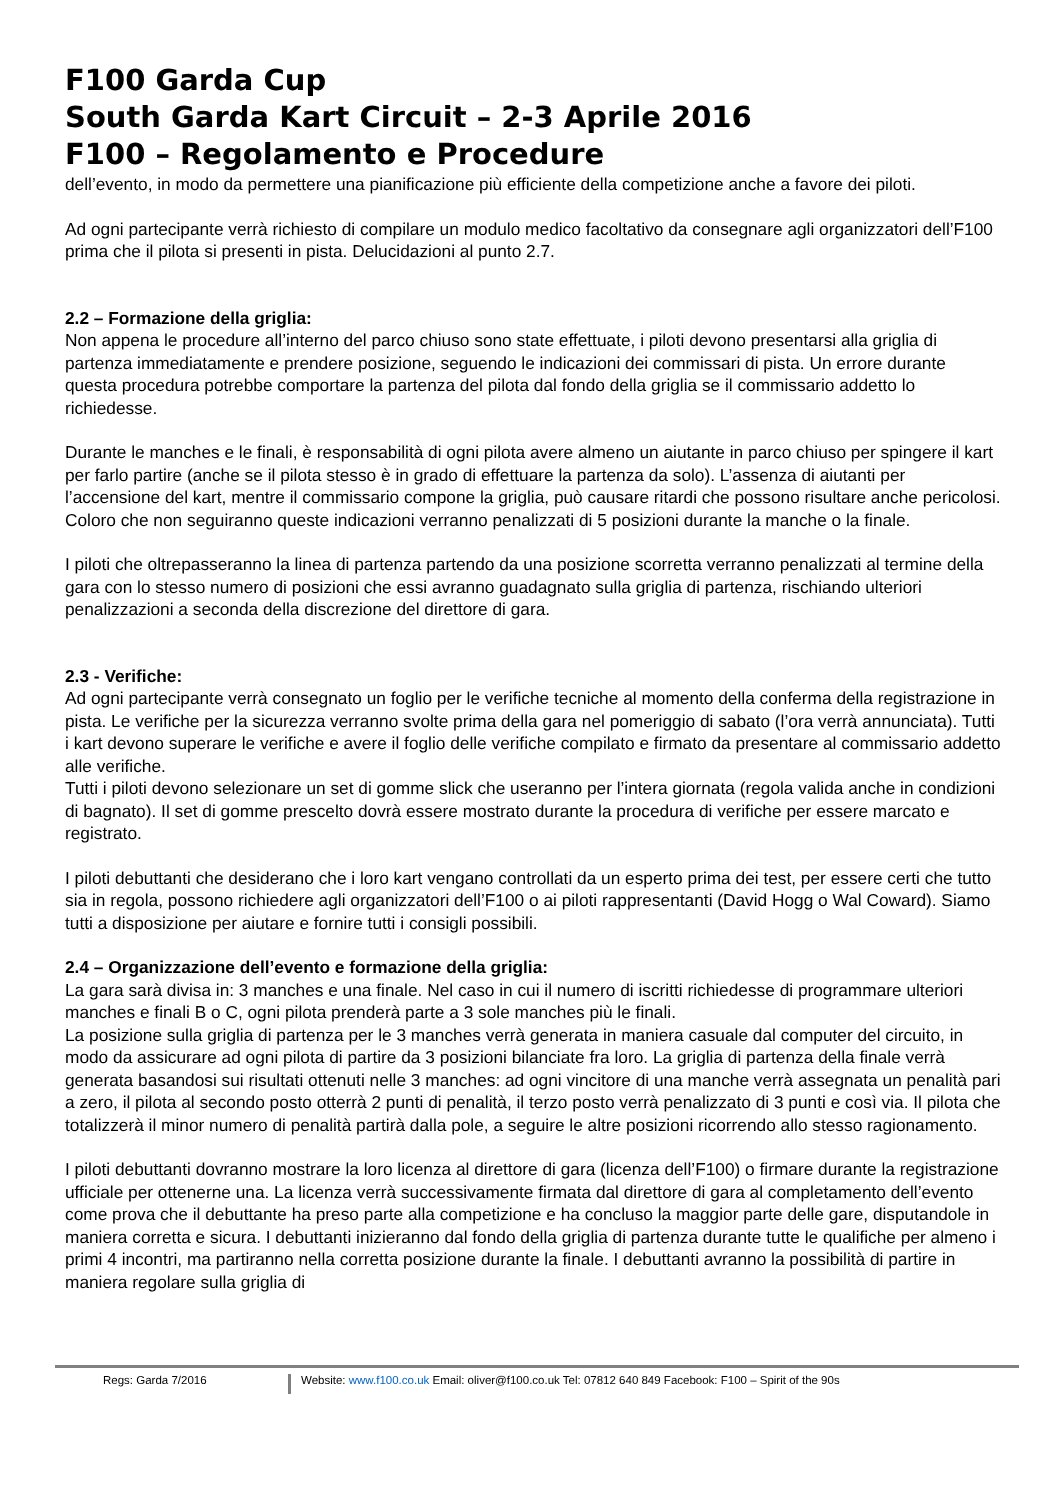F100 Garda Cup
South Garda Kart Circuit – 2-3 Aprile 2016
F100 – Regolamento e Procedure
dell’evento, in modo da permettere una pianificazione più efficiente della competizione anche a favore dei piloti.
Ad ogni partecipante verrà richiesto di compilare un modulo medico facoltativo da consegnare agli organizzatori dell’F100 prima che il pilota si presenti in pista. Delucidazioni al punto 2.7.
2.2 – Formazione della griglia:
Non appena le procedure all’interno del parco chiuso sono state effettuate, i piloti devono presentarsi alla griglia di partenza immediatamente e prendere posizione, seguendo le indicazioni dei commissari di pista. Un errore durante questa procedura potrebbe comportare la partenza del pilota dal fondo della griglia se il commissario addetto lo richiedesse.
Durante le manches e le finali, è responsabilità di ogni pilota avere almeno un aiutante in parco chiuso per spingere il kart per farlo partire (anche se il pilota stesso è in grado di effettuare la partenza da solo). L’assenza di aiutanti per l’accensione del kart, mentre il commissario compone la griglia, può causare ritardi che possono risultare anche pericolosi. Coloro che non seguiranno queste indicazioni verranno penalizzati di 5 posizioni durante la manche o la finale.
I piloti che oltrepasseranno la linea di partenza partendo da una posizione scorretta verranno penalizzati al termine della gara con lo stesso numero di posizioni che essi avranno guadagnato sulla griglia di partenza, rischiando ulteriori penalizzazioni a seconda della discrezione del direttore di gara.
2.3 - Verifiche:
Ad ogni partecipante verrà consegnato un foglio per le verifiche tecniche al momento della conferma della registrazione in pista. Le verifiche per la sicurezza verranno svolte prima della gara nel pomeriggio di sabato (l’ora verrà annunciata). Tutti i kart devono superare le verifiche e avere il foglio delle verifiche compilato e firmato da presentare al commissario addetto alle verifiche.
Tutti i piloti devono selezionare un set di gomme slick che useranno per l’intera giornata (regola valida anche in condizioni di bagnato). Il set di gomme prescelto dovrà essere mostrato durante la procedura di verifiche per essere marcato e registrato.
I piloti debuttanti che desiderano che i loro kart vengano controllati da un esperto prima dei test, per essere certi che tutto sia in regola, possono richiedere agli organizzatori dell’F100 o ai piloti rappresentanti (David Hogg o Wal Coward). Siamo tutti a disposizione per aiutare e fornire tutti i consigli possibili.
2.4 – Organizzazione dell’evento e formazione della griglia:
La gara sarà divisa in: 3 manches e una finale. Nel caso in cui il numero di iscritti richiedesse di programmare ulteriori manches e finali B o C, ogni pilota prenderà parte a 3 sole manches più le finali.
La posizione sulla griglia di partenza per le 3 manches verrà generata in maniera casuale dal computer del circuito, in modo da assicurare ad ogni pilota di partire da 3 posizioni bilanciate fra loro. La griglia di partenza della finale verrà generata basandosi sui risultati ottenuti nelle 3 manches: ad ogni vincitore di una manche verrà assegnata un penalità pari a zero, il pilota al secondo posto otterrà 2 punti di penalità, il terzo posto verrà penalizzato di 3 punti e così via. Il pilota che totalizzerà il minor numero di penalità partirà dalla pole, a seguire le altre posizioni ricorrendo allo stesso ragionamento.
I piloti debuttanti dovranno mostrare la loro licenza al direttore di gara (licenza dell’F100) o firmare durante la registrazione ufficiale per ottenerne una. La licenza verrà successivamente firmata dal direttore di gara al completamento dell’evento come prova che il debuttante ha preso parte alla competizione e ha concluso la maggior parte delle gare, disputandole in maniera corretta e sicura. I debuttanti inizieranno dal fondo della griglia di partenza durante tutte le qualifiche per almeno i primi 4 incontri, ma partiranno nella corretta posizione durante la finale. I debuttanti avranno la possibilità di partire in maniera regolare sulla griglia di
Regs: Garda 7/2016 Website: www.f100.co.uk Email: oliver@f100.co.uk Tel: 07812 640 849 Facebook: F100 – Spirit of the 90s